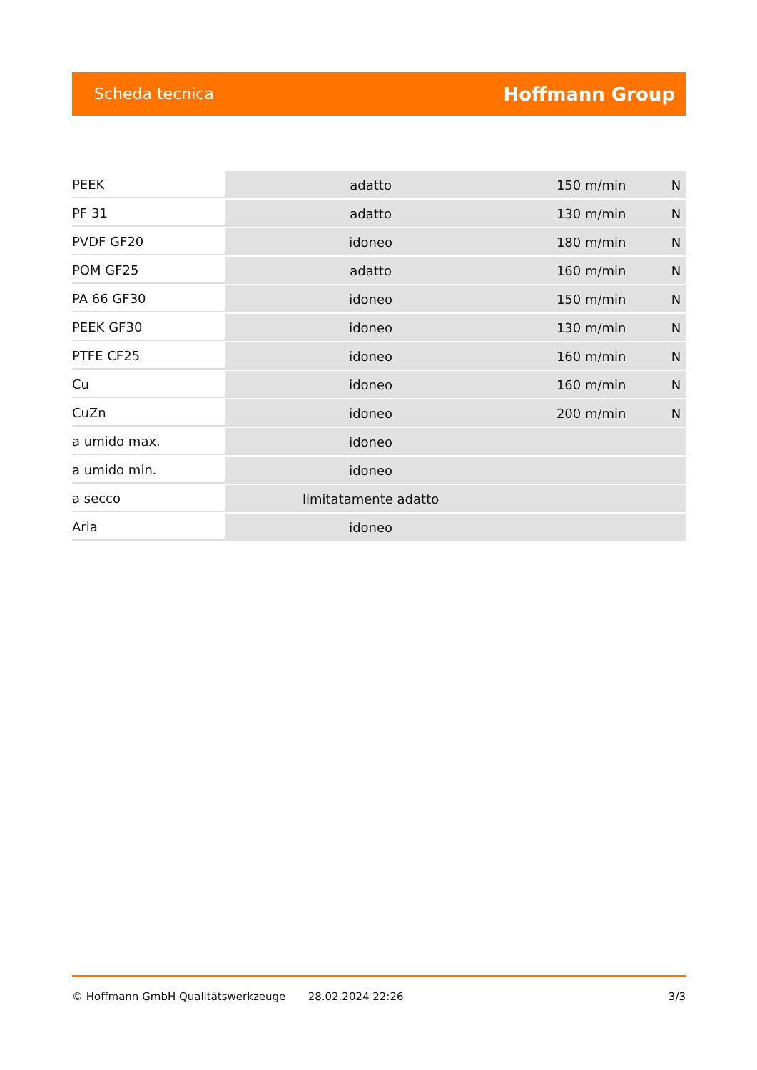Scheda tecnica Hoffmann Group
| PEEK | adatto | 150 m/min | N |
| PF 31 | adatto | 130 m/min | N |
| PVDF GF20 | idoneo | 180 m/min | N |
| POM GF25 | adatto | 160 m/min | N |
| PA 66 GF30 | idoneo | 150 m/min | N |
| PEEK GF30 | idoneo | 130 m/min | N |
| PTFE CF25 | idoneo | 160 m/min | N |
| Cu | idoneo | 160 m/min | N |
| CuZn | idoneo | 200 m/min | N |
| a umido max. | idoneo | | |
| a umido min. | idoneo | | |
| a secco | limitatamente adatto | | |
| Aria | idoneo | | |
© Hoffmann GmbH Qualitätswerkzeuge 28.02.2024 22:26 3/3